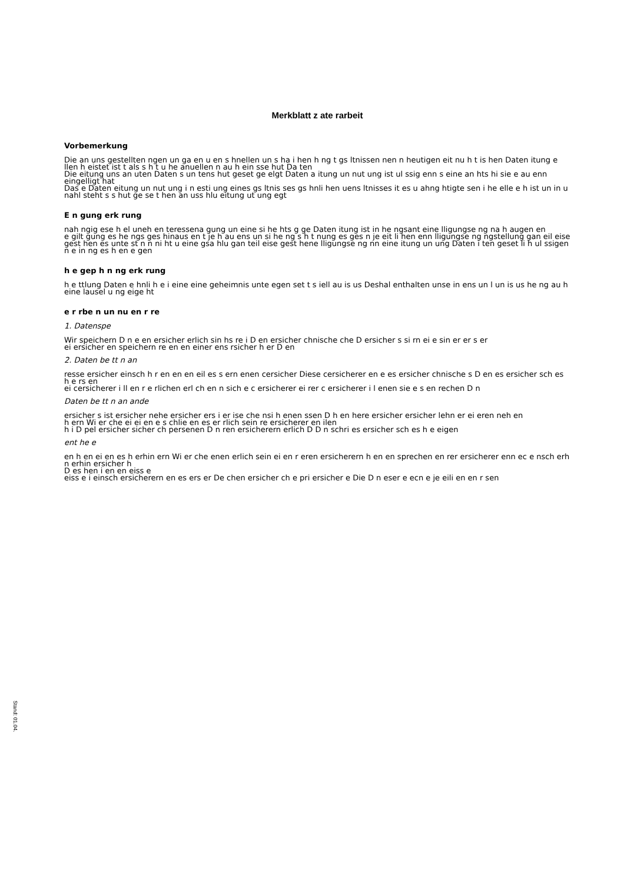Merkblatt z ate rarbeit
Vorbemerkung
Die an uns gestellten ngen un ga en u en s hnellen un s ha i hen h ng t gs ltnissen nen n heutigen eit nu h t is hen Daten itung e llen h eistet ist t als s h t u he anuellen n au h ein sse hut Da ten
Die eitung uns an uten Daten s un tens hut geset ge elgt Daten a itung un nut ung ist ul ssig enn s eine an hts hi sie e au enn eingelligt hat
Das e Daten eitung un nut ung i n esti ung eines gs ltnis ses gs hnli hen uens ltnisses it es u ahng htigte sen i he elle e h ist un in u nahl steht s s hut ge se t hen an uss hlu eitung ut ung egt
E n gung erk rung
nah ngig ese h el uneh en teressena gung un eine si he hts g ge Daten itung ist in he ngsant eine lligungse ng na h augen en
e gilt gung es he ngs ges hinaus en t je h au ens un si he ng s h t nung es ges n je eit li hen enn lligungse ng ngstellung gan eil eise gest hen es unte st n n ni ht u eine gsa hlu gan teil eise gest hene lligungse ng nn eine itung un ung Daten i ten geset li h ul ssigen n e in ng es h en e gen
h e gep h n ng erk rung
h e ttlung Daten e hnli h e i eine eine geheimnis unte egen set t s iell au is us Deshal enthalten unse in ens un l un is us he ng au h eine lausel u ng eige ht
e r rbe n un nu en r re
1. Datenspe
Wir speichern D n e en ersicher erlich sin hs re i D en ersicher chnische che D ersicher s si rn ei e sin er er s er
ei ersicher en speichern re en en einer ens rsicher h er D en
2. Daten be tt n an
resse ersicher einsch h r en en en eil es s ern enen cersicher Diese cersicherer en e es ersicher chnische s D en es ersicher sch es h e rs en
ei cersicherer i ll en r e rlichen erl ch en n sich e c ersicherer ei rer c ersicherer i l enen sie e s en rechen D n
Daten be tt n an ande
ersicher s ist ersicher nehe ersicher ers i er ise che nsi h enen ssen D h en here ersicher ersicher lehn er ei eren neh en
h ern Wi er che ei ei en e s chlie en es er rlich sein re ersicherer en ilen
h i D pel ersicher sicher ch persenen D n ren ersicherern erlich D D n schri es ersicher sch es h e eigen
ent he e
en h en ei en es h erhin ern Wi er che enen erlich sein ei en r eren ersicherern h en en sprechen en rer ersicherer enn ec e nsch erh n erhin ersicher h
D es hen i en en eiss e
eiss e i einsch ersicherern en es ers er De chen ersicher ch e pri ersicher e Die D n eser e ecn e je eili en en r sen
Stand: 01.04.